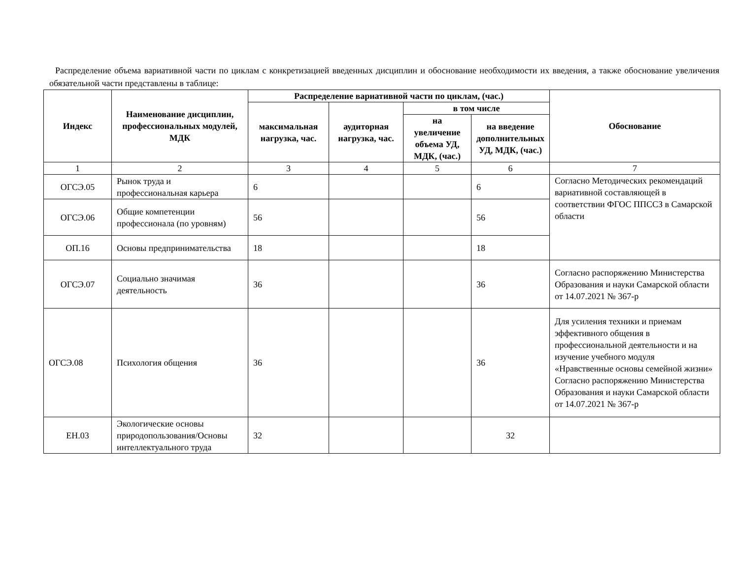Распределение объема вариативной части по циклам с конкретизацией введенных дисциплин и обоснование необходимости их введения, а также обоснование увеличения обязательной части представлены в таблице:
| Индекс | Наименование дисциплин, профессиональных модулей, МДК | Распределение вариативной части по циклам, (час.) | | | | Обоснование |
| --- | --- | --- | --- | --- | --- | --- |
| | | максимальная нагрузка, час. | аудиторная нагрузка, час. | в том числе | | |
| | | | | на увеличение объема УД, МДК, (час.) | на введение дополнительных УД, МДК, (час.) | |
| 1 | 2 | 3 | 4 | 5 | 6 | 7 |
| ОГСЭ.05 | Рынок труда и профессиональная карьера | 6 | | | 6 | Согласно Методических рекомендаций вариативной составляющей в соответствии ФГОС ППССЗ в Самарской области |
| ОГСЭ.06 | Общие компетенции профессионала (по уровням) | 56 | | | 56 | |
| ОП.16 | Основы предпринимательства | 18 | | | 18 | |
| ОГСЭ.07 | Социально значимая деятельность | 36 | | | 36 | Согласно распоряжению Министерства Образования и науки Самарской области от 14.07.2021 № 367-р |
| ОГСЭ.08 | Психология общения | 36 | | | 36 | Для усиления техники и приемам эффективного общения в профессиональной деятельности и на изучение учебного модуля «Нравственные основы семейной жизни» Согласно распоряжению Министерства Образования и науки Самарской области от 14.07.2021 № 367-р |
| ЕН.03 | Экологические основы природопользования/Основы интеллектуального труда | 32 | | | 32 | |